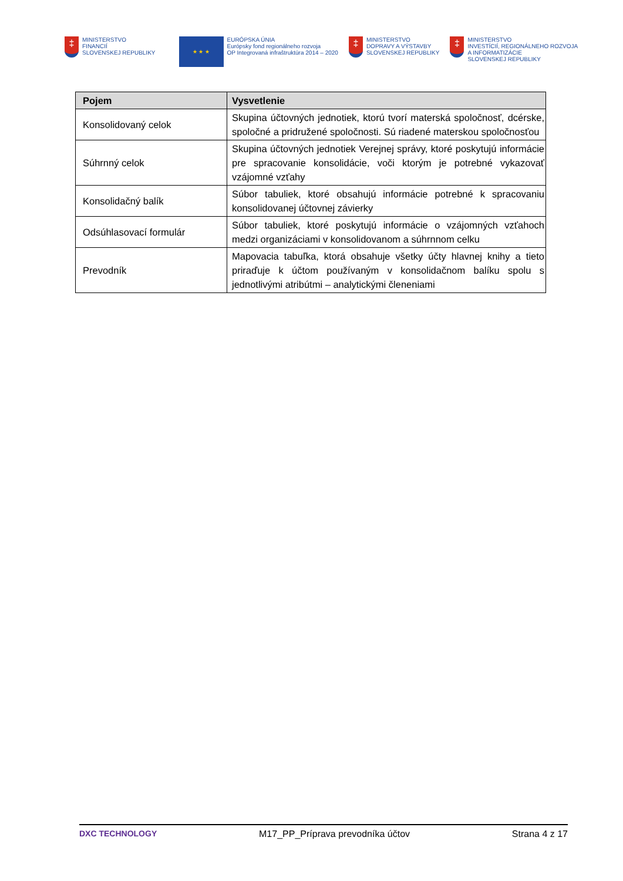‡
MINISTERSTVO
FINANCIÍ
SLOVENSKEJ REPUBLIKY
★ ★ ★
EURÓPSKA ÚNIA
Európsky fond regionálneho rozvoja
OP Integrovaná infraštruktúra 2014 – 2020
‡
MINISTERSTVO
DOPRAVY A VÝSTAVBY
SLOVENSKEJ REPUBLIKY
‡
MINISTERSTVO
INVESTÍCIÍ, REGIONÁLNEHO ROZVOJA
A INFORMATIZÁCIE
SLOVENSKEJ REPUBLIKY
| Pojem | Vysvetlenie |
| --- | --- |
| Konsolidovaný celok | Skupina účtovných jednotiek, ktorú tvorí materská spoločnosť, dcérske, spoločné a pridružené spoločnosti. Sú riadené materskou spoločnosťou |
| Súhrnný celok | Skupina účtovných jednotiek Verejnej správy, ktoré poskytujú informácie pre spracovanie konsolidácie, voči ktorým je potrebné vykazovať vzájomné vzťahy |
| Konsolidačný balík | Súbor tabuliek, ktoré obsahujú informácie potrebné k spracovaniu konsolidovanej účtovnej závierky |
| Odsúhlasovací formulár | Súbor tabuliek, ktoré poskytujú informácie o vzájomných vzťahoch medzi organizáciami v konsolidovanom a súhrnnom celku |
| Prevodník | Mapovacia tabuľka, ktorá obsahuje všetky účty hlavnej knihy a tieto priraďuje k účtom používaným v konsolidačnom balíku spolu s jednotlivými atribútmi – analytickými členeniami |
DXC TECHNOLOGY M17_PP_Príprava prevodníka účtov Strana 4 z 17